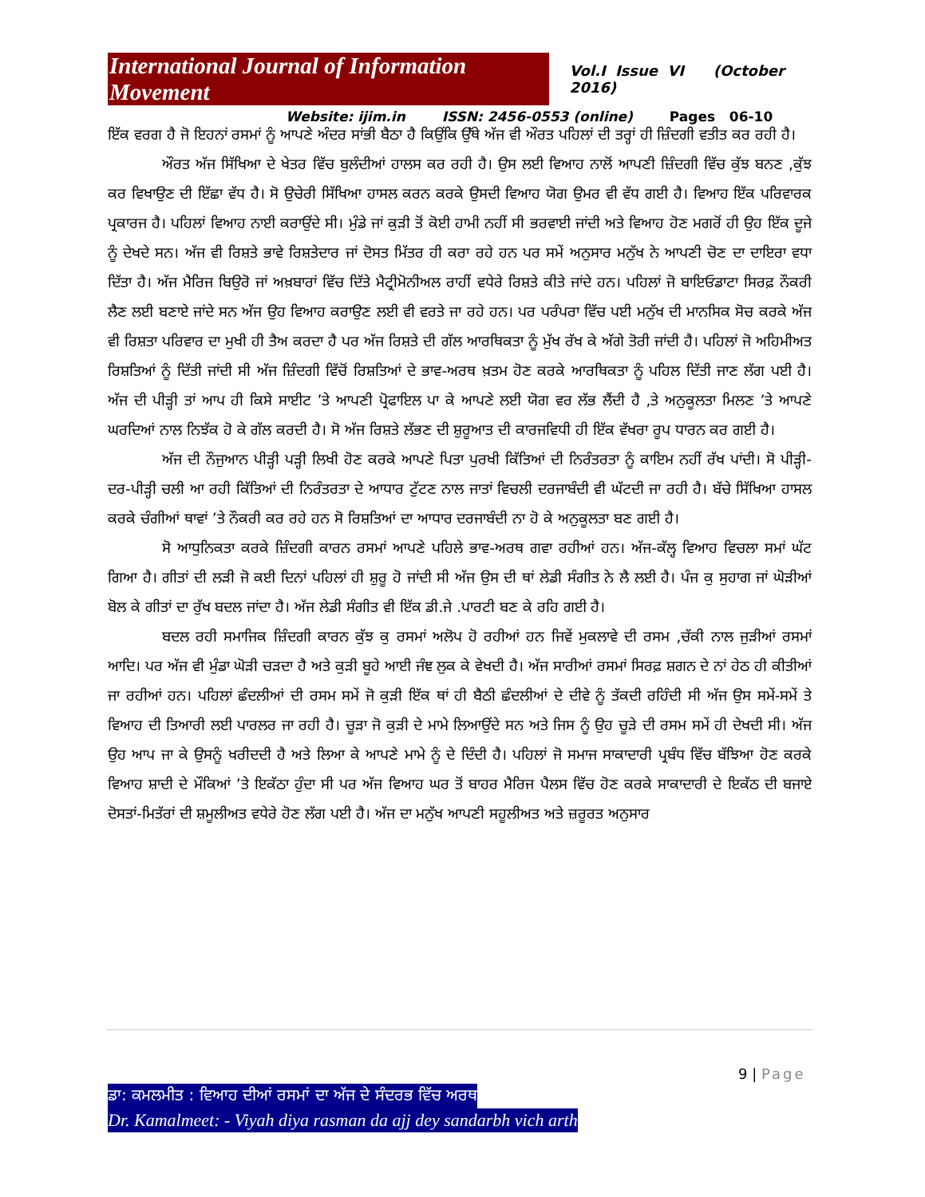International Journal of Information Movement Vol.I Issue VI (October 2016)
Website: ijim.in ISSN: 2456-0553 (online) Pages 06-10
ਇੱਕ ਵਰਗ ਹੈ ਜੋ ਇਹਨਾਂ ਰਸਮਾਂ ਨੂੰ ਆਪਣੇ ਅੰਦਰ ਸਾਂਭੀ ਬੈਠਾ ਹੈ ਕਿਉਂਕਿ ਉੱਥੇ ਅੱਜ ਵੀ ਔਰਤ ਪਹਿਲਾਂ ਦੀ ਤਰ੍ਹਾਂ ਹੀ ਜ਼ਿੰਦਗੀ ਵਤੀਤ ਕਰ ਰਹੀ ਹੈ।
ਔਰਤ ਅੱਜ ਸਿੱਖਿਆ ਦੇ ਖੇਤਰ ਵਿੱਚ ਬੁਲੰਦੀਆਂ ਹਾਲਸ ਕਰ ਰਹੀ ਹੈ। ਉਸ ਲਈ ਵਿਆਹ ਨਾਲੋਂ ਆਪਣੀ ਜ਼ਿੰਦਗੀ ਵਿੱਚ ਕੁੱਝ ਬਨਣ ,ਕੁੱਝ ਕਰ ਵਿਖਾਉਣ ਦੀ ਇੱਛਾ ਵੱਧ ਹੈ। ਸੋ ਉਚੇਰੀ ਸਿੱਖਿਆ ਹਾਸਲ ਕਰਨ ਕਰਕੇ ਉਸਦੀ ਵਿਆਹ ਯੋਗ ਉਮਰ ਵੀ ਵੱਧ ਗਈ ਹੈ। ਵਿਆਹ ਇੱਕ ਪਰਿਵਾਰਕ ਪ੍ਰਕਾਰਜ ਹੈ। ਪਹਿਲਾਂ ਵਿਆਹ ਨਾਈ ਕਰਾਉਂਦੇ ਸੀ। ਮੁੰਡੇ ਜਾਂ ਕੁੜੀ ਤੋਂ ਕੋਈ ਹਾਮੀ ਨਹੀਂ ਸੀ ਭਰਵਾਈ ਜਾਂਦੀ ਅਤੇ ਵਿਆਹ ਹੋਣ ਮਗਰੋਂ ਹੀ ਉਹ ਇੱਕ ਦੂਜੇ ਨੂੰ ਦੇਖਦੇ ਸਨ। ਅੱਜ ਵੀ ਰਿਸ਼ਤੇ ਭਾਵੇ ਰਿਸ਼ਤੇਦਾਰ ਜਾਂ ਦੋਸਤ ਮਿੱਤਰ ਹੀ ਕਰਾ ਰਹੇ ਹਨ ਪਰ ਸਮੇਂ ਅਨੁਸਾਰ ਮਨੁੱਖ ਨੇ ਆਪਣੀ ਚੋਣ ਦਾ ਦਾਇਰਾ ਵਧਾ ਦਿੱਤਾ ਹੈ। ਅੱਜ ਮੈਰਿਜ ਬਿਉਰੋ ਜਾਂ ਅਖ਼ਬਾਰਾਂ ਵਿੱਚ ਦਿੱਤੇ ਮੈਟ੍ਰੀਮੋਨੀਅਲ ਰਾਹੀਂ ਵਧੇਰੇ ਰਿਸ਼ਤੇ ਕੀਤੇ ਜਾਂਦੇ ਹਨ। ਪਹਿਲਾਂ ਜੋ ਬਾਇਓਡਾਟਾ ਸਿਰਫ਼ ਨੌਕਰੀ ਲੈਣ ਲਈ ਬਣਾਏ ਜਾਂਦੇ ਸਨ ਅੱਜ ਉਹ ਵਿਆਹ ਕਰਾਉਣ ਲਈ ਵੀ ਵਰਤੇ ਜਾ ਰਹੇ ਹਨ। ਪਰ ਪਰੰਪਰਾ ਵਿੱਚ ਪਈ ਮਨੁੱਖ ਦੀ ਮਾਨਸਿਕ ਸੋਚ ਕਰਕੇ ਅੱਜ ਵੀ ਰਿਸ਼ਤਾ ਪਰਿਵਾਰ ਦਾ ਮੁਖੀ ਹੀ ਤੈਅ ਕਰਦਾ ਹੈ ਪਰ ਅੱਜ ਰਿਸ਼ਤੇ ਦੀ ਗੱਲ ਆਰਥਿਕਤਾ ਨੂੰ ਮੁੱਖ ਰੱਖ ਕੇ ਅੱਗੇ ਤੋਰੀ ਜਾਂਦੀ ਹੈ। ਪਹਿਲਾਂ ਜੋ ਅਹਿਮੀਅਤ ਰਿਸ਼ਤਿਆਂ ਨੂੰ ਦਿੱਤੀ ਜਾਂਦੀ ਸੀ ਅੱਜ ਜ਼ਿੰਦਗੀ ਵਿੱਚੋਂ ਰਿਸ਼ਤਿਆਂ ਦੇ ਭਾਵ-ਅਰਥ ਖ਼ਤਮ ਹੋਣ ਕਰਕੇ ਆਰਥਿਕਤਾ ਨੂੰ ਪਹਿਲ ਦਿੱਤੀ ਜਾਣ ਲੱਗ ਪਈ ਹੈ। ਅੱਜ ਦੀ ਪੀੜ੍ਹੀ ਤਾਂ ਆਪ ਹੀ ਕਿਸੇ ਸਾਈਟ ’ਤੇ ਆਪਣੀ ਪ੍ਰੋਫਾਇਲ ਪਾ ਕੇ ਆਪਣੇ ਲਈ ਯੋਗ ਵਰ ਲੱਭ ਲੈਂਦੀ ਹੈ ,ਤੇ ਅਨੁਕੂਲਤਾ ਮਿਲਣ ’ਤੇ ਆਪਣੇ ਘਰਦਿਆਂ ਨਾਲ ਨਿਝੱਕ ਹੋ ਕੇ ਗੱਲ ਕਰਦੀ ਹੈ। ਸੋ ਅੱਜ ਰਿਸ਼ਤੇ ਲੱਭਣ ਦੀ ਸ਼ੁਰੂਆਤ ਦੀ ਕਾਰਜਵਿਧੀ ਹੀ ਇੱਕ ਵੱਖਰਾ ਰੂਪ ਧਾਰਨ ਕਰ ਗਈ ਹੈ।
ਅੱਜ ਦੀ ਨੌਜੁਆਨ ਪੀੜ੍ਹੀ ਪੜ੍ਹੀ ਲਿਖੀ ਹੋਣ ਕਰਕੇ ਆਪਣੇ ਪਿਤਾ ਪੁਰਖੀ ਕਿੱਤਿਆਂ ਦੀ ਨਿਰੰਤਰਤਾ ਨੂੰ ਕਾਇਮ ਨਹੀਂ ਰੱਖ ਪਾਂਦੀ। ਸੋ ਪੀੜ੍ਹੀ-ਦਰ-ਪੀੜ੍ਹੀ ਚਲੀ ਆ ਰਹੀ ਕਿੱਤਿਆਂ ਦੀ ਨਿਰੰਤਰਤਾ ਦੇ ਆਧਾਰ ਟੁੱਟਣ ਨਾਲ ਜਾਤਾਂ ਵਿਚਲੀ ਦਰਜਾਬੰਦੀ ਵੀ ਘੱਟਦੀ ਜਾ ਰਹੀ ਹੈ। ਬੱਚੇ ਸਿੱਖਿਆ ਹਾਸਲ ਕਰਕੇ ਚੰਗੀਆਂ ਥਾਵਾਂ ’ਤੇ ਨੌਕਰੀ ਕਰ ਰਹੇ ਹਨ ਸੋ ਰਿਸ਼ਤਿਆਂ ਦਾ ਆਧਾਰ ਦਰਜਾਬੰਦੀ ਨਾ ਹੋ ਕੇ ਅਨੁਕੂਲਤਾ ਬਣ ਗਈ ਹੈ।
ਸੋ ਆਧੁਨਿਕਤਾ ਕਰਕੇ ਜ਼ਿੰਦਗੀ ਕਾਰਨ ਰਸਮਾਂ ਆਪਣੇ ਪਹਿਲੇ ਭਾਵ-ਅਰਥ ਗਵਾ ਰਹੀਆਂ ਹਨ। ਅੱਜ-ਕੱਲ੍ਹ ਵਿਆਹ ਵਿਚਲਾ ਸਮਾਂ ਘੱਟ ਗਿਆ ਹੈ। ਗੀਤਾਂ ਦੀ ਲੜੀ ਜੋ ਕਈ ਦਿਨਾਂ ਪਹਿਲਾਂ ਹੀ ਸ਼ੁਰੂ ਹੋ ਜਾਂਦੀ ਸੀ ਅੱਜ ਉਸ ਦੀ ਥਾਂ ਲੇਡੀ ਸੰਗੀਤ ਨੇ ਲੈ ਲਈ ਹੈ। ਪੰਜ ਕੁ ਸੁਹਾਗ ਜਾਂ ਘੋੜੀਆਂ ਬੋਲ ਕੇ ਗੀਤਾਂ ਦਾ ਰੁੱਖ ਬਦਲ ਜਾਂਦਾ ਹੈ। ਅੱਜ ਲੇਡੀ ਸੰਗੀਤ ਵੀ ਇੱਕ ਡੀ.ਜੇ .ਪਾਰਟੀ ਬਣ ਕੇ ਰਹਿ ਗਈ ਹੈ।
ਬਦਲ ਰਹੀ ਸਮਾਜਿਕ ਜ਼ਿੰਦਗੀ ਕਾਰਨ ਕੁੱਝ ਕੁ ਰਸਮਾਂ ਅਲੋਪ ਹੋ ਰਹੀਆਂ ਹਨ ਜਿਵੇਂ ਮੁਕਲਾਵੇ ਦੀ ਰਸਮ ,ਚੱਕੀ ਨਾਲ ਜੁੜੀਆਂ ਰਸਮਾਂ ਆਦਿ। ਪਰ ਅੱਜ ਵੀ ਮੁੰਡਾ ਘੋੜੀ ਚੜਦਾ ਹੈ ਅਤੇ ਕੁੜੀ ਬੂਹੇ ਆਈ ਜੰਞ ਲੁਕ ਕੇ ਵੇਖਦੀ ਹੈ। ਅੱਜ ਸਾਰੀਆਂ ਰਸਮਾਂ ਸਿਰਫ਼ ਸ਼ਗਨ ਦੇ ਨਾਂ ਹੇਠ ਹੀ ਕੀਤੀਆਂ ਜਾ ਰਹੀਆਂ ਹਨ। ਪਹਿਲਾਂ ਛੰਦਲੀਆਂ ਦੀ ਰਸਮ ਸਮੇਂ ਜੋ ਕੁੜੀ ਇੱਕ ਥਾਂ ਹੀ ਬੈਠੀ ਛੰਦਲੀਆਂ ਦੇ ਦੀਵੇ ਨੂੰ ਤੱਕਦੀ ਰਹਿੰਦੀ ਸੀ ਅੱਜ ਉਸ ਸਮੇਂ-ਸਮੇਂ ਤੇ ਵਿਆਹ ਦੀ ਤਿਆਰੀ ਲਈ ਪਾਰਲਰ ਜਾ ਰਹੀ ਹੈ। ਚੂੜਾ ਜੋ ਕੁੜੀ ਦੇ ਮਾਮੇ ਲਿਆਉਂਦੇ ਸਨ ਅਤੇ ਜਿਸ ਨੂੰ ਉਹ ਚੂੜੇ ਦੀ ਰਸਮ ਸਮੇਂ ਹੀ ਦੇਖਦੀ ਸੀ। ਅੱਜ ਉਹ ਆਪ ਜਾ ਕੇ ਉਸਨੂੰ ਖਰੀਦਦੀ ਹੈ ਅਤੇ ਲਿਆ ਕੇ ਆਪਣੇ ਮਾਮੇ ਨੂੰ ਦੇ ਦਿੰਦੀ ਹੈ। ਪਹਿਲਾਂ ਜੋ ਸਮਾਜ ਸਾਕਾਦਾਰੀ ਪ੍ਰਬੰਧ ਵਿੱਚ ਬੱਝਿਆ ਹੋਣ ਕਰਕੇ ਵਿਆਹ ਸ਼ਾਦੀ ਦੇ ਮੌਕਿਆਂ ’ਤੇ ਇਕੱਠਾ ਹੁੰਦਾ ਸੀ ਪਰ ਅੱਜ ਵਿਆਹ ਘਰ ਤੋਂ ਬਾਹਰ ਮੈਰਿਜ ਪੈਲਸ ਵਿੱਚ ਹੋਣ ਕਰਕੇ ਸਾਕਾਦਾਰੀ ਦੇ ਇਕੱਠ ਦੀ ਬਜਾਏ ਦੋਸਤਾਂ-ਮਿਤੱਰਾਂ ਦੀ ਸ਼ਮੂਲੀਅਤ ਵਧੇਰੇ ਹੋਣ ਲੱਗ ਪਈ ਹੈ। ਅੱਜ ਦਾ ਮਨੁੱਖ ਆਪਣੀ ਸਹੂਲੀਅਤ ਅਤੇ ਜ਼ਰੂਰਤ ਅਨੁਸਾਰ
9 | Page
ਡਾ: ਕਮਲਮੀਤ : ਵਿਆਹ ਦੀਆਂ ਰਸਮਾਂ ਦਾ ਅੱਜ ਦੇ ਸੰਦਰਭ ਵਿੱਚ ਅਰਥ
Dr. Kamalmeet: - Viyah diya rasman da ajj dey sandarbh vich arth